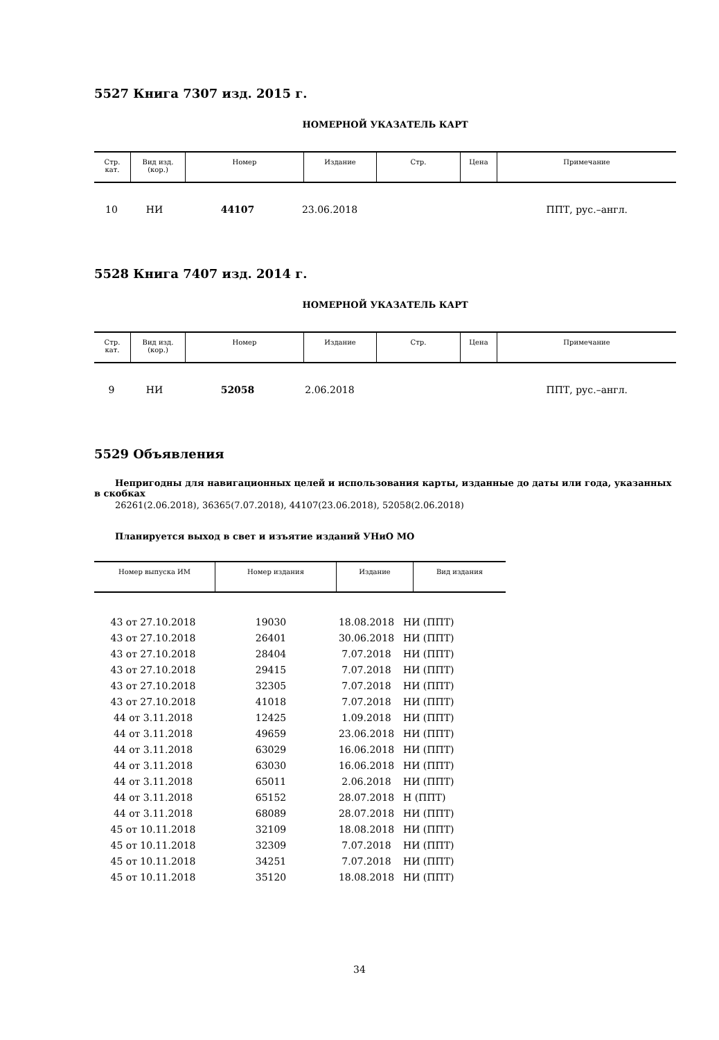5527 Книга 7307 изд. 2015 г.
НОМЕРНОЙ УКАЗАТЕЛЬ КАРТ
| Стр. кат. | Вид изд. (кор.) | Номер | Издание | Стр. | Цена | Примечание |
| --- | --- | --- | --- | --- | --- | --- |
| 10 | НИ | 44107 | 23.06.2018 | ППТ, рус.–англ. |
5528 Книга 7407 изд. 2014 г.
НОМЕРНОЙ УКАЗАТЕЛЬ КАРТ
| Стр. кат. | Вид изд. (кор.) | Номер | Издание | Стр. | Цена | Примечание |
| --- | --- | --- | --- | --- | --- | --- |
| 9 | НИ | 52058 | 2.06.2018 | ППТ, рус.–англ. |
5529 Объявления
Непригодны для навигационных целей и использования карты, изданные до даты или года, указанных в скобках
26261(2.06.2018), 36365(7.07.2018), 44107(23.06.2018), 52058(2.06.2018)
Планируется выход в свет и изъятие изданий УНиО МО
| Номер выпуска ИМ | Номер издания | Издание | Вид издания |
| --- | --- | --- | --- |
| 43 от 27.10.2018 | 19030 | 18.08.2018 | НИ (ППТ) |
| 43 от 27.10.2018 | 26401 | 30.06.2018 | НИ (ППТ) |
| 43 от 27.10.2018 | 28404 | 7.07.2018 | НИ (ППТ) |
| 43 от 27.10.2018 | 29415 | 7.07.2018 | НИ (ППТ) |
| 43 от 27.10.2018 | 32305 | 7.07.2018 | НИ (ППТ) |
| 43 от 27.10.2018 | 41018 | 7.07.2018 | НИ (ППТ) |
| 44 от 3.11.2018 | 12425 | 1.09.2018 | НИ (ППТ) |
| 44 от 3.11.2018 | 49659 | 23.06.2018 | НИ (ППТ) |
| 44 от 3.11.2018 | 63029 | 16.06.2018 | НИ (ППТ) |
| 44 от 3.11.2018 | 63030 | 16.06.2018 | НИ (ППТ) |
| 44 от 3.11.2018 | 65011 | 2.06.2018 | НИ (ППТ) |
| 44 от 3.11.2018 | 65152 | 28.07.2018 | Н (ППТ) |
| 44 от 3.11.2018 | 68089 | 28.07.2018 | НИ (ППТ) |
| 45 от 10.11.2018 | 32109 | 18.08.2018 | НИ (ППТ) |
| 45 от 10.11.2018 | 32309 | 7.07.2018 | НИ (ППТ) |
| 45 от 10.11.2018 | 34251 | 7.07.2018 | НИ (ППТ) |
| 45 от 10.11.2018 | 35120 | 18.08.2018 | НИ (ППТ) |
34